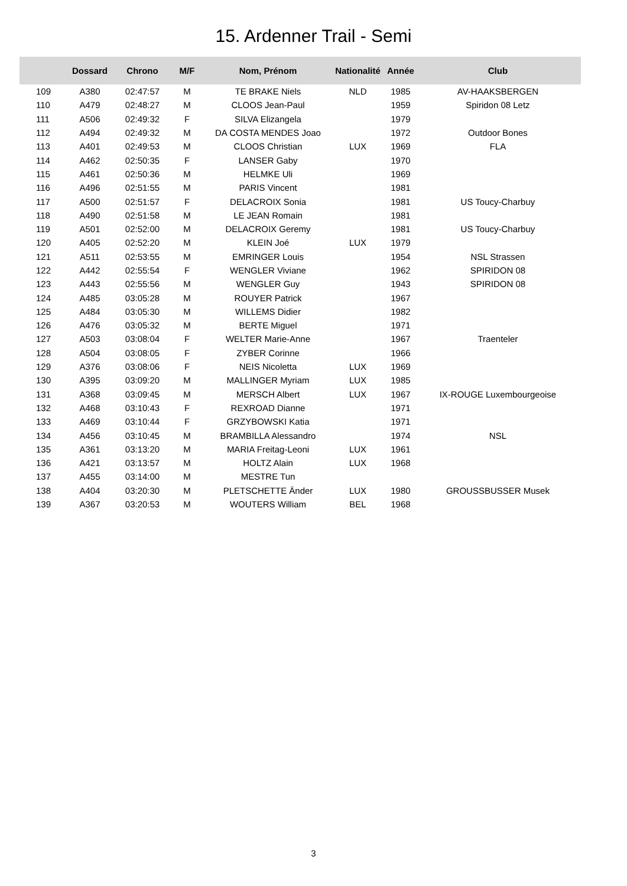15. Ardenner Trail - Semi
| | Dossard | Chrono | M/F | Nom, Prénom | Nationalité | Année | Club |
| --- | --- | --- | --- | --- | --- | --- | --- |
| 109 | A380 | 02:47:57 | M | TE BRAKE Niels | NLD | 1985 | AV-HAAKSBERGEN |
| 110 | A479 | 02:48:27 | M | CLOOS Jean-Paul | | 1959 | Spiridon 08 Letz |
| 111 | A506 | 02:49:32 | F | SILVA Elizangela | | 1979 | |
| 112 | A494 | 02:49:32 | M | DA COSTA MENDES Joao | | 1972 | Outdoor Bones |
| 113 | A401 | 02:49:53 | M | CLOOS Christian | LUX | 1969 | FLA |
| 114 | A462 | 02:50:35 | F | LANSER Gaby | | 1970 | |
| 115 | A461 | 02:50:36 | M | HELMKE Uli | | 1969 | |
| 116 | A496 | 02:51:55 | M | PARIS Vincent | | 1981 | |
| 117 | A500 | 02:51:57 | F | DELACROIX Sonia | | 1981 | US Toucy-Charbuy |
| 118 | A490 | 02:51:58 | M | LE JEAN Romain | | 1981 | |
| 119 | A501 | 02:52:00 | M | DELACROIX Geremy | | 1981 | US Toucy-Charbuy |
| 120 | A405 | 02:52:20 | M | KLEIN Joé | LUX | 1979 | |
| 121 | A511 | 02:53:55 | M | EMRINGER Louis | | 1954 | NSL Strassen |
| 122 | A442 | 02:55:54 | F | WENGLER Viviane | | 1962 | SPIRIDON 08 |
| 123 | A443 | 02:55:56 | M | WENGLER Guy | | 1943 | SPIRIDON 08 |
| 124 | A485 | 03:05:28 | M | ROUYER Patrick | | 1967 | |
| 125 | A484 | 03:05:30 | M | WILLEMS Didier | | 1982 | |
| 126 | A476 | 03:05:32 | M | BERTE Miguel | | 1971 | |
| 127 | A503 | 03:08:04 | F | WELTER Marie-Anne | | 1967 | Traenteler |
| 128 | A504 | 03:08:05 | F | ZYBER Corinne | | 1966 | |
| 129 | A376 | 03:08:06 | F | NEIS Nicoletta | LUX | 1969 | |
| 130 | A395 | 03:09:20 | M | MALLINGER Myriam | LUX | 1985 | |
| 131 | A368 | 03:09:45 | M | MERSCH Albert | LUX | 1967 | IX-ROUGE Luxembourgeoise |
| 132 | A468 | 03:10:43 | F | REXROAD Dianne | | 1971 | |
| 133 | A469 | 03:10:44 | F | GRZYBOWSKI Katia | | 1971 | |
| 134 | A456 | 03:10:45 | M | BRAMBILLA Alessandro | | 1974 | NSL |
| 135 | A361 | 03:13:20 | M | MARIA Freitag-Leoni | LUX | 1961 | |
| 136 | A421 | 03:13:57 | M | HOLTZ Alain | LUX | 1968 | |
| 137 | A455 | 03:14:00 | M | MESTRE Tun | | | |
| 138 | A404 | 03:20:30 | M | PLETSCHETTE Änder | LUX | 1980 | GROUSSBUSSER Musek |
| 139 | A367 | 03:20:53 | M | WOUTERS William | BEL | 1968 | |
3